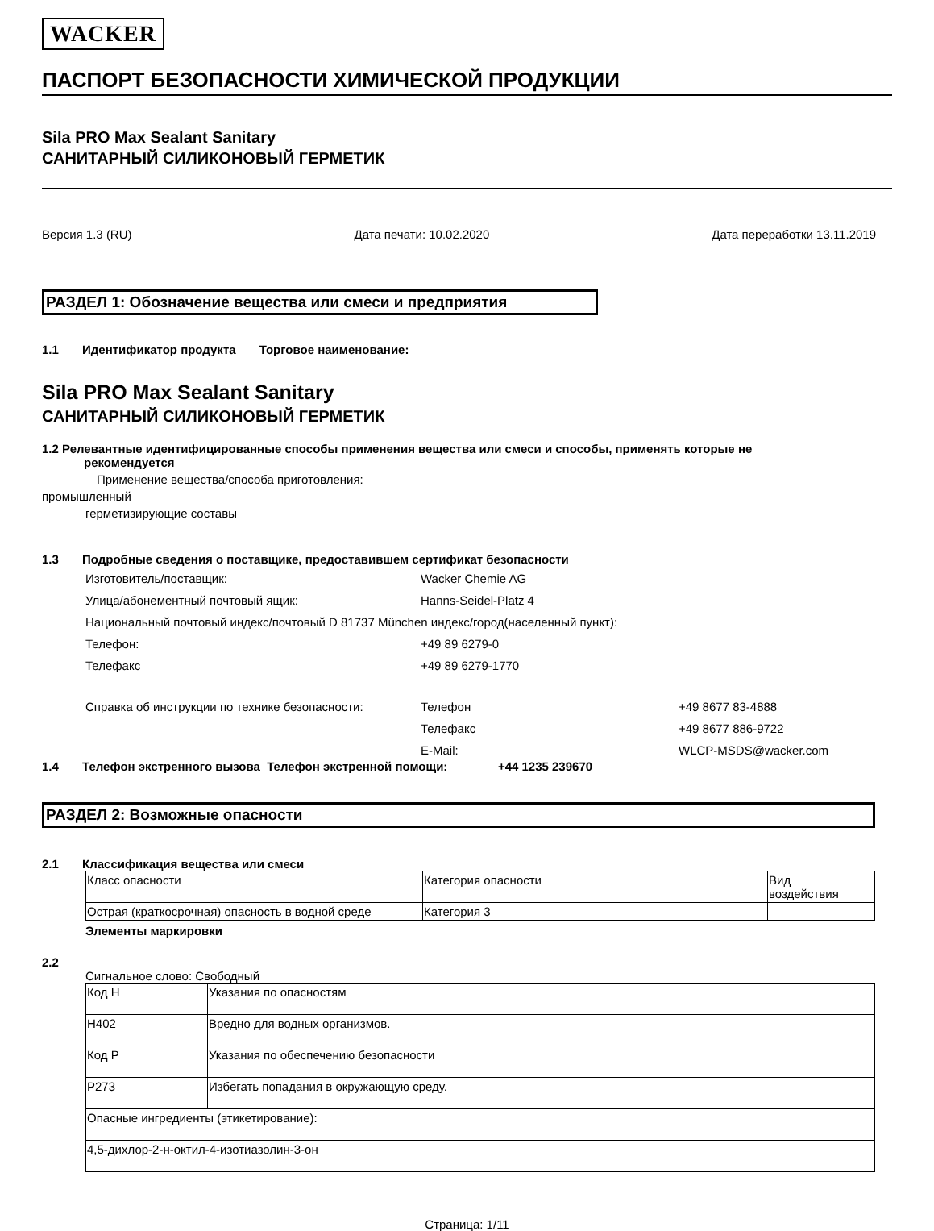WACKER
ПАСПОРТ БЕЗОПАСНОСТИ ХИМИЧЕСКОЙ ПРОДУКЦИИ
Sila PRO Max Sealant Sanitary
САНИТАРНЫЙ СИЛИКОНОВЫЙ ГЕРМЕТИК
Версия 1.3 (RU) Дата печати: 10.02.2020 Дата переработки 13.11.2019
РАЗДЕЛ 1: Обозначение вещества или смеси и предприятия
1.1 Идентификатор продукта Торговое наименование:
Sila PRO Max Sealant Sanitary
САНИТАРНЫЙ СИЛИКОНОВЫЙ ГЕРМЕТИК
1.2 Релевантные идентифицированные способы применения вещества или смеси и способы, применять которые не
рекомендуется
Применение вещества/способа приготовления:
промышленный
герметизирующие составы
1.3 Подробные сведения о поставщике, предоставившем сертификат безопасности
Изготовитель/поставщик: Wacker Chemie AG
Улица/абонементный почтовый ящик: Hanns-Seidel-Platz 4
Национальный почтовый индекс/почтовый D 81737 München индекс/город(населенный пункт):
Телефон: +49 89 6279-0
Телефакс +49 89 6279-1770
Справка об инструкции по технике безопасности: Телефон +49 8677 83-4888
Телефакс +49 8677 886-9722
E-Mail: WLCP-MSDS@wacker.com
1.4 Телефон экстренного вызова Телефон экстренной помощи: +44 1235 239670
РАЗДЕЛ 2: Возможные опасности
2.1 Классификация вещества или смеси
| Класс опасности | Категория опасности | Вид воздействия |
| Острая (краткосрочная) опасность в водной среде | Категория 3 | |
Элементы маркировки
2.2
Сигнальное слово: Свободный
| Код H | Указания по опасностям |
| H402 | Вредно для водных организмов. |
| Код P | Указания по обеспечению безопасности |
| P273 | Избегать попадания в окружающую среду. |
| Опасные ингредиенты (этикетирование): | |
| 4,5-дихлор-2-н-октил-4-изотиазолин-3-он | |
Страница: 1/11